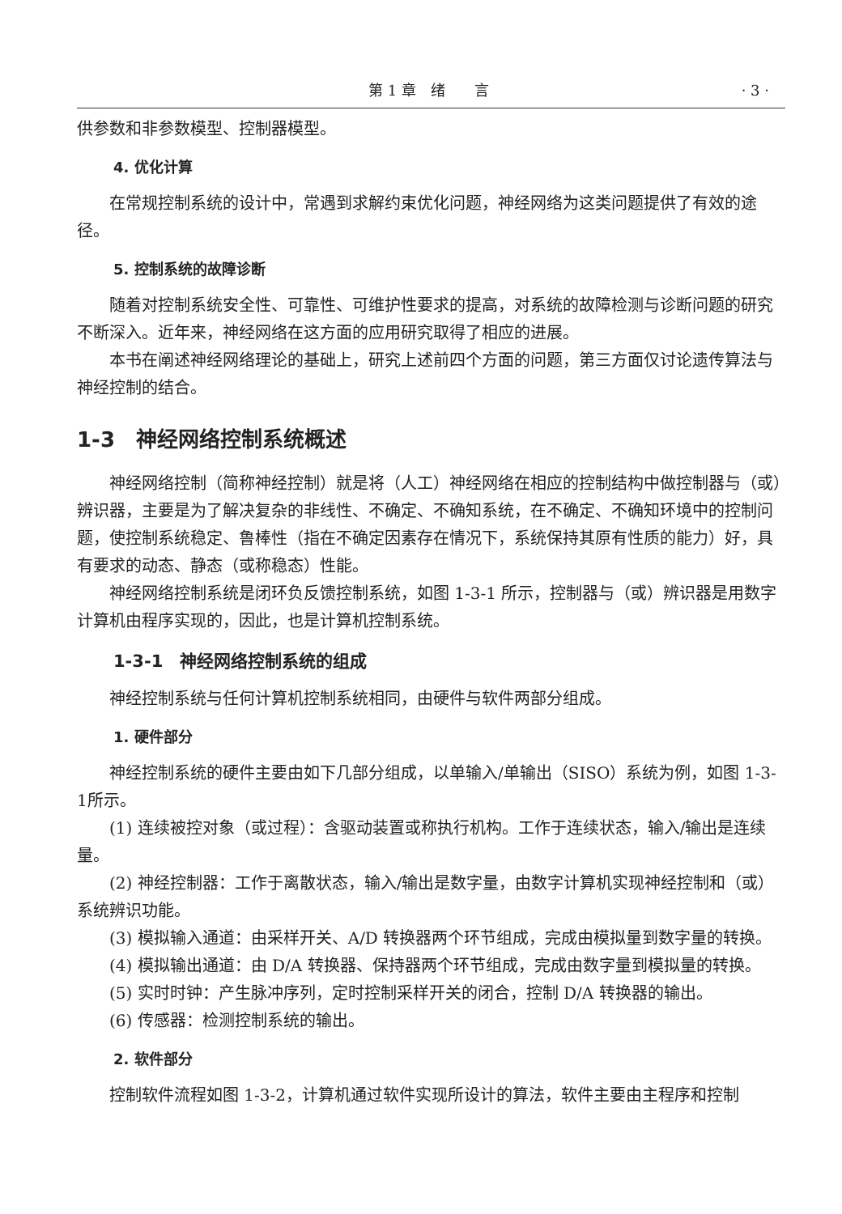第 1 章　绪　　言 · 3 ·
供参数和非参数模型、控制器模型。
4. 优化计算
在常规控制系统的设计中，常遇到求解约束优化问题，神经网络为这类问题提供了有效的途径。
5. 控制系统的故障诊断
随着对控制系统安全性、可靠性、可维护性要求的提高，对系统的故障检测与诊断问题的研究不断深入。近年来，神经网络在这方面的应用研究取得了相应的进展。
本书在阐述神经网络理论的基础上，研究上述前四个方面的问题，第三方面仅讨论遗传算法与神经控制的结合。
1-3　神经网络控制系统概述
神经网络控制（简称神经控制）就是将（人工）神经网络在相应的控制结构中做控制器与（或）辨识器，主要是为了解决复杂的非线性、不确定、不确知系统，在不确定、不确知环境中的控制问题，使控制系统稳定、鲁棒性（指在不确定因素存在情况下，系统保持其原有性质的能力）好，具有要求的动态、静态（或称稳态）性能。
神经网络控制系统是闭环负反馈控制系统，如图 1-3-1 所示，控制器与（或）辨识器是用数字计算机由程序实现的，因此，也是计算机控制系统。
1-3-1　神经网络控制系统的组成
神经控制系统与任何计算机控制系统相同，由硬件与软件两部分组成。
1. 硬件部分
神经控制系统的硬件主要由如下几部分组成，以单输入/单输出（SISO）系统为例，如图 1-3-1所示。
(1) 连续被控对象（或过程）：含驱动装置或称执行机构。工作于连续状态，输入/输出是连续量。
(2) 神经控制器：工作于离散状态，输入/输出是数字量，由数字计算机实现神经控制和（或）系统辨识功能。
(3) 模拟输入通道：由采样开关、A/D 转换器两个环节组成，完成由模拟量到数字量的转换。
(4) 模拟输出通道：由 D/A 转换器、保持器两个环节组成，完成由数字量到模拟量的转换。
(5) 实时时钟：产生脉冲序列，定时控制采样开关的闭合，控制 D/A 转换器的输出。
(6) 传感器：检测控制系统的输出。
2. 软件部分
控制软件流程如图 1-3-2，计算机通过软件实现所设计的算法，软件主要由主程序和控制